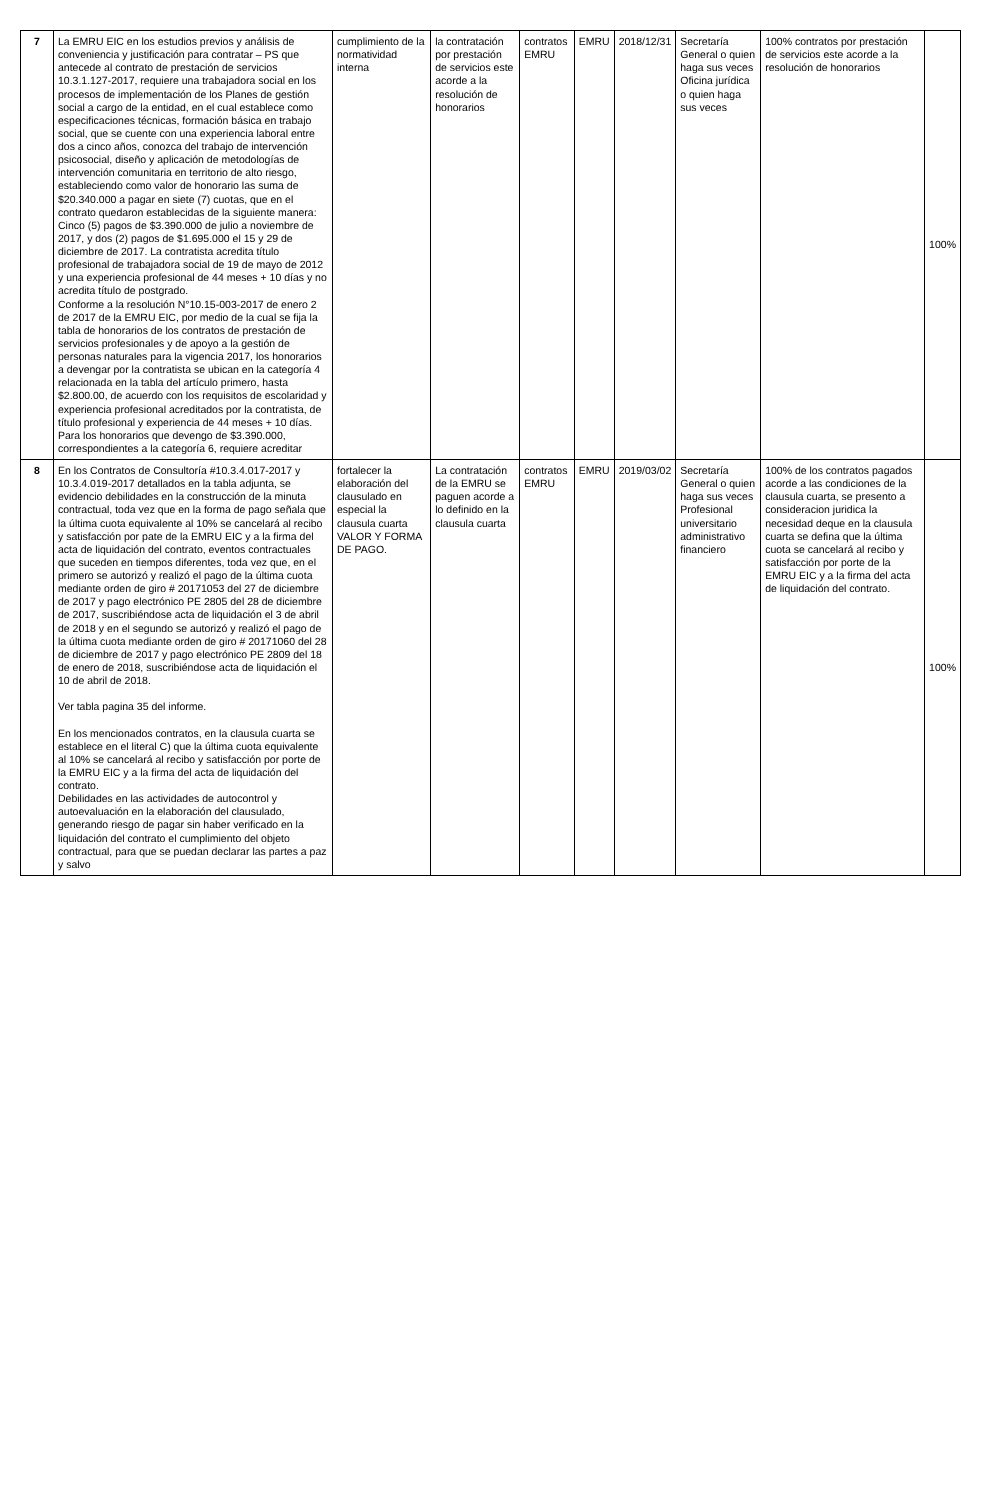| 7 | La EMRU EIC en los estudios previos y análisis de conveniencia y justificación para contratar – PS que antecede al contrato de prestación de servicios 10.3.1.127-2017, requiere una trabajadora social en los procesos de implementación de los Planes de gestión social a cargo de la entidad, en el cual establece como especificaciones técnicas, formación básica en trabajo social, que se cuente con una experiencia laboral entre dos a cinco años, conozca del trabajo de intervención psicosocial, diseño y aplicación de metodologías de intervención comunitaria en territorio de alto riesgo, estableciendo como valor de honorario las suma de $20.340.000 a pagar en siete (7) cuotas, que en el contrato quedaron establecidas de la siguiente manera: Cinco (5) pagos de $3.390.000 de julio a noviembre de 2017, y dos (2) pagos de $1.695.000 el 15 y 29 de diciembre de 2017. La contratista acredita título profesional de trabajadora social de 19 de mayo de 2012 y una experiencia profesional de 44 meses + 10 días y no acredita título de postgrado. Conforme a la resolución N°10.15-003-2017 de enero 2 de 2017 de la EMRU EIC, por medio de la cual se fija la tabla de honorarios de los contratos de prestación de servicios profesionales y de apoyo a la gestión de personas naturales para la vigencia 2017, los honorarios a devengar por la contratista se ubican en la categoría 4 relacionada en la tabla del artículo primero, hasta $2.800.00, de acuerdo con los requisitos de escolaridad y experiencia profesional acreditados por la contratista, de título profesional y experiencia de 44 meses + 10 días. Para los honorarios que devengo de $3.390.000, correspondientes a la categoría 6, requiere acreditar | cumplimiento de la normatividad interna | la contratación por prestación de servicios este acorde a la resolución de honorarios | contratos EMRU | EMRU | 2018/12/31 | Secretaría General o quien haga sus veces Oficina jurídica o quien haga sus veces | 100% contratos por prestación de servicios este acorde a la resolución de honorarios | 100% |
| 8 | En los Contratos de Consultoría #10.3.4.017-2017 y 10.3.4.019-2017 detallados en la tabla adjunta, se evidencio debilidades en la construcción de la minuta contractual, toda vez que en la forma de pago señala que la última cuota equivalente al 10% se cancelará al recibo y satisfacción por pate de la EMRU EIC y a la firma del acta de liquidación del contrato, eventos contractuales que suceden en tiempos diferentes, toda vez que, en el primero se autorizó y realizó el pago de la última cuota mediante orden de giro # 20171053 del 27 de diciembre de 2017 y pago electrónico PE 2805 del 28 de diciembre de 2017, suscribiéndose acta de liquidación el 3 de abril de 2018 y en el segundo se autorizó y realizó el pago de la última cuota mediante orden de giro # 20171060 del 28 de diciembre de 2017 y pago electrónico PE 2809 del 18 de enero de 2018, suscribiéndose acta de liquidación el 10 de abril de 2018. Ver tabla pagina 35 del informe. En los mencionados contratos, en la clausula cuarta se establece en el literal C) que la última cuota equivalente al 10% se cancelará al recibo y satisfacción por porte de la EMRU EIC y a la firma del acta de liquidación del contrato. Debilidades en las actividades de autocontrol y autoevaluación en la elaboración del clausulado, generando riesgo de pagar sin haber verificado en la liquidación del contrato el cumplimiento del objeto contractual, para que se puedan declarar las partes a paz y salvo | fortalecer la elaboración del clausulado en especial la clausula cuarta VALOR Y FORMA DE PAGO. | La contratación de la EMRU se paguen acorde a lo definido en la clausula cuarta | contratos EMRU | EMRU | 2019/03/02 | Secretaría General o quien haga sus veces Profesional universitario administrativo financiero | 100% de los contratos pagados acorde a las condiciones de la clausula cuarta, se presento a consideracion juridica la necesidad deque en la clausula cuarta se defina que la última cuota se cancelará al recibo y satisfacción por porte de la EMRU EIC y a la firma del acta de liquidación del contrato. | 100% |